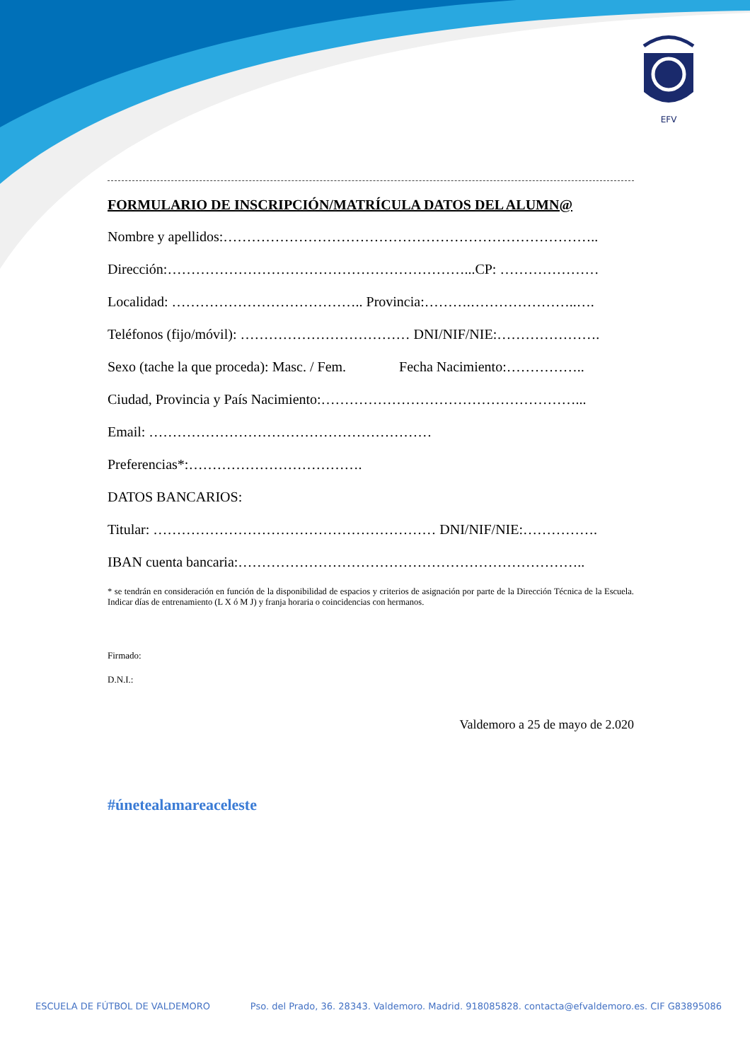EFV
FORMULARIO DE INSCRIPCIÓN/MATRÍCULA DATOS DEL ALUMN@
Nombre y apellidos:……………………………………………………………………..
Dirección:………………………………………………………...CP: …………………
Localidad: ………………………………….. Provincia:……….…………………..….
Teléfonos (fijo/móvil): ……………………………… DNI/NIF/NIE:………………….
Sexo (tache la que proceda): Masc. / Fem. Fecha Nacimiento:……………..
Ciudad, Provincia y País Nacimiento:………………………………………………...
Email: ……………………………………………………
Preferencias*:……………………………….
DATOS BANCARIOS:
Titular: …………………………………………………… DNI/NIF/NIE:…………….
IBAN cuenta bancaria:………………………………………………………………..
* se tendrán en consideración en función de la disponibilidad de espacios y criterios de asignación por parte de la Dirección Técnica de la Escuela. Indicar días de entrenamiento (L X ó M J) y franja horaria o coincidencias con hermanos.
Firmado:
D.N.I.:
Valdemoro a 25 de mayo de 2.020
#únetealamareaceleste
ESCUELA DE FÚTBOL DE VALDEMORO Pso. del Prado, 36. 28343. Valdemoro. Madrid. 918085828. contacta@efvaldemoro.es. CIF G83895086